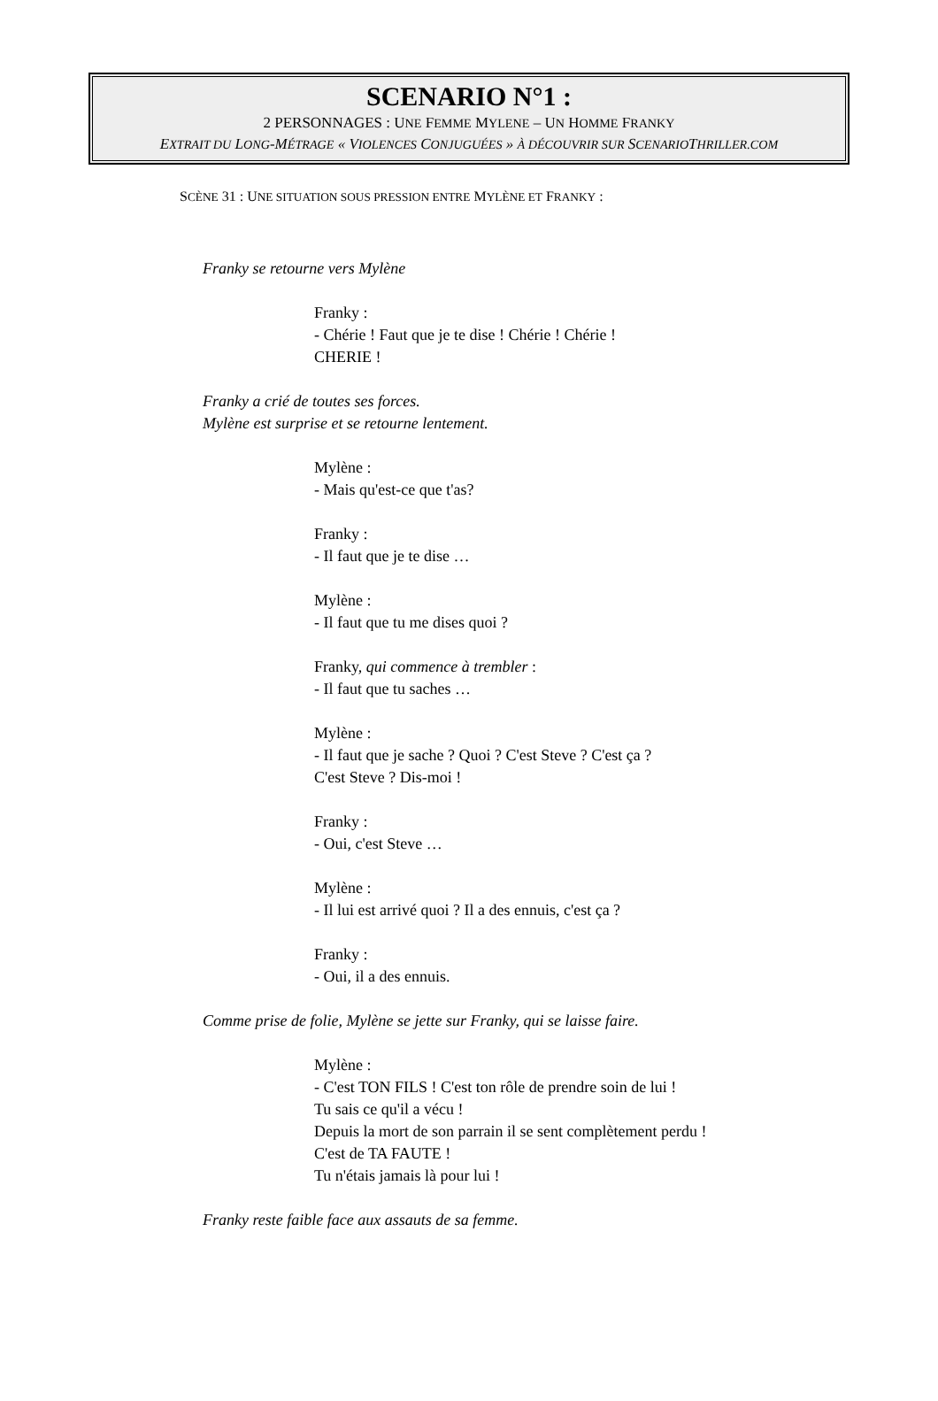SCENARIO N°1 :
2 PERSONNAGES : UNE FEMME MYLENE – UN HOMME FRANKY
EXTRAIT DU LONG-MÉTRAGE « VIOLENCES CONJUGUÉES » À DÉCOUVRIR SUR SCENARIOTHRILLER.COM
SCÈNE 31 : UNE SITUATION SOUS PRESSION ENTRE MYLÈNE ET FRANKY :
Franky se retourne vers Mylène
Franky :
- Chérie ! Faut que je te dise ! Chérie ! Chérie !
CHERIE !
Franky a crié de toutes ses forces.
Mylène est surprise et se retourne lentement.
Mylène :
- Mais qu'est-ce que t'as?
Franky :
- Il faut que je te dise …
Mylène :
- Il faut que tu me dises quoi ?
Franky, qui commence à trembler :
- Il faut que tu saches …
Mylène :
- Il faut que je sache ? Quoi ? C'est Steve ? C'est ça ?
C'est Steve ? Dis-moi !
Franky :
- Oui, c'est Steve …
Mylène :
- Il lui est arrivé quoi ? Il a des ennuis, c'est ça ?
Franky :
- Oui, il a des ennuis.
Comme prise de folie, Mylène se jette sur Franky, qui se laisse faire.
Mylène :
- C'est TON FILS ! C'est ton rôle de prendre soin de lui !
Tu sais ce qu'il a vécu !
Depuis la mort de son parrain il se sent complètement perdu !
C'est de TA FAUTE !
Tu n'étais jamais là pour lui !
Franky reste faible face aux assauts de sa femme.